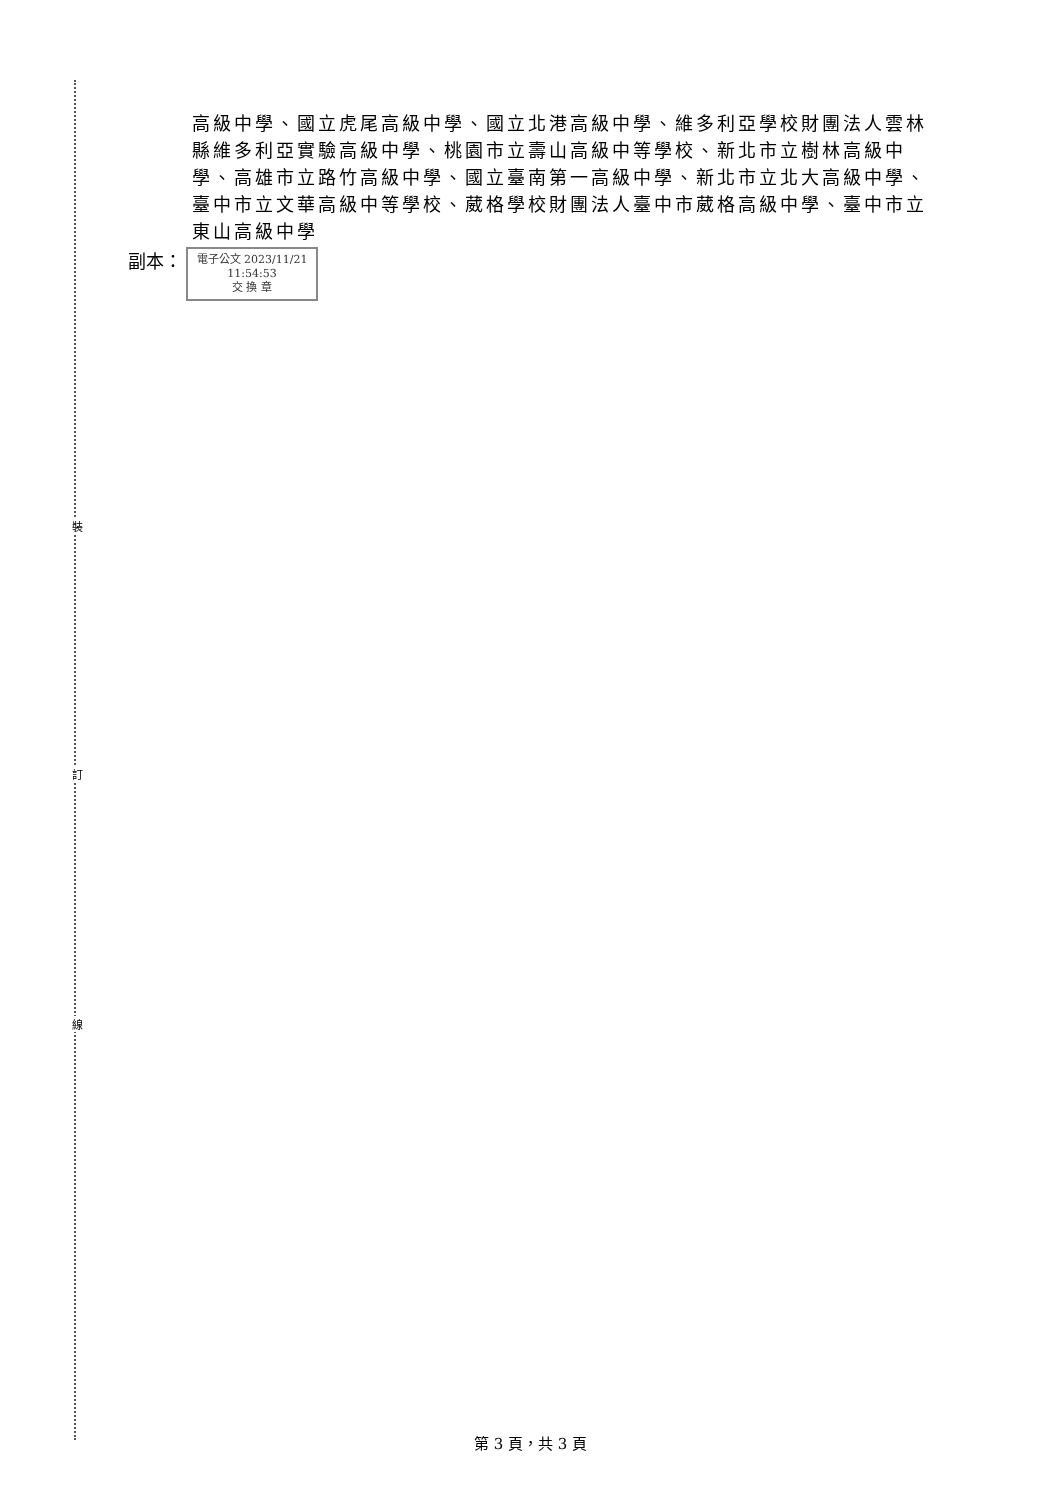裝
訂
線
高級中學、國立虎尾高級中學、國立北港高級中學、維多利亞學校財團法人雲林縣維多利亞實驗高級中學、桃園市立壽山高級中等學校、新北市立樹林高級中學、高雄市立路竹高級中學、國立臺南第一高級中學、新北市立北大高級中學、臺中市立文華高級中等學校、葳格學校財團法人臺中市葳格高級中學、臺中市立東山高級中學
副本：
電子公文 2023/11/21
11:54:53
交 換 章
第 3 頁，共 3 頁